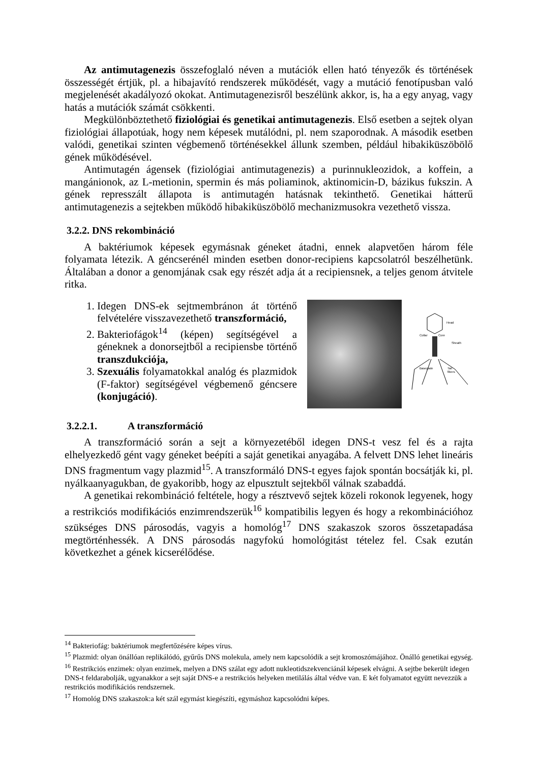Az antimutagenezis összefoglaló néven a mutációk ellen ható tényezők és történések összességét értjük, pl. a hibajavító rendszerek működését, vagy a mutáció fenotípusban való megjelenését akadályozó okokat. Antimutagenezisről beszélünk akkor, is, ha a egy anyag, vagy hatás a mutációk számát csökkenti.
Megkülönböztethető fiziológiai és genetikai antimutagenezis. Első esetben a sejtek olyan fiziológiai állapotúak, hogy nem képesek mutálódni, pl. nem szaporodnak. A második esetben valódi, genetikai szinten végbemenő történésekkel állunk szemben, például hibakiküszöbölő gének működésével.
Antimutagén ágensek (fiziológiai antimutagenezis) a purinnukleozidok, a koffein, a mangánionok, az L-metionin, spermin és más poliaminok, aktinomicin-D, bázikus fukszin. A gének represszált állapota is antimutagén hatásnak tekinthető. Genetikai hátterű antimutagenezis a sejtekben működő hibakiküszöbölő mechanizmusokra vezethető vissza.
3.2.2. DNS rekombináció
A baktériumok képesek egymásnak géneket átadni, ennek alapvetően három féle folyamata létezik. A géncserénél minden esetben donor-recipiens kapcsolatról beszélhetünk. Általában a donor a genomjának csak egy részét adja át a recipiensnek, a teljes genom átvitele ritka.
1. Idegen DNS-ek sejtmembránon át történő felvételére visszavezethető transzformáció,
2. Bakteriofágok<sup>14</sup> (képen) segítségével a géneknek a donorsejtből a recipiensbe történő transzdukciója,
3. Szexuális folyamatokkal analóg és plazmidok (F-faktor) segítségével végbemenő géncsere (konjugáció).
Head
Collar
Core
Sheath
Baseplate
Tail
fibers
3.2.2.1. A transzformáció
A transzformáció során a sejt a környezetéből idegen DNS-t vesz fel és a rajta elhelyezkedő gént vagy géneket beépíti a saját genetikai anyagába. A felvett DNS lehet lineáris DNS fragmentum vagy plazmid<sup>15</sup>. A transzformáló DNS-t egyes fajok spontán bocsátják ki, pl. nyálkaanyagukban, de gyakoribb, hogy az elpusztult sejtekből válnak szabaddá.
A genetikai rekombináció feltétele, hogy a résztvevő sejtek közeli rokonok legyenek, hogy a restrikciós modifikációs enzimrendszerük<sup>16</sup> kompatibilis legyen és hogy a rekombinációhoz szükséges DNS párosodás, vagyis a homológ<sup>17</sup> DNS szakaszok szoros összetapadása megtörténhessék. A DNS párosodás nagyfokú homológitást tételez fel. Csak ezután következhet a gének kicserélődése.
<sup>14</sup> Bakteriofág: baktériumok megfertőzésére képes vírus.
<sup>15</sup> Plazmid: olyan önállóan replikálódó, gyűrűs DNS molekula, amely nem kapcsolódik a sejt kromoszómájához. Önálló genetikai egység.
<sup>16</sup> Restrikciós enzimek: olyan enzimek, melyen a DNS szálat egy adott nukleotidszekvenciánál képesek elvágni. A sejtbe bekerült idegen DNS-t feldarabolják, ugyanakkor a sejt saját DNS-e a restrikciós helyeken metilálás által védve van. E két folyamatot együtt nevezzük a restrikciós modifikációs rendszernek.
<sup>17</sup> Homológ DNS szakaszok:a két szál egymást kiegészíti, egymáshoz kapcsolódni képes.